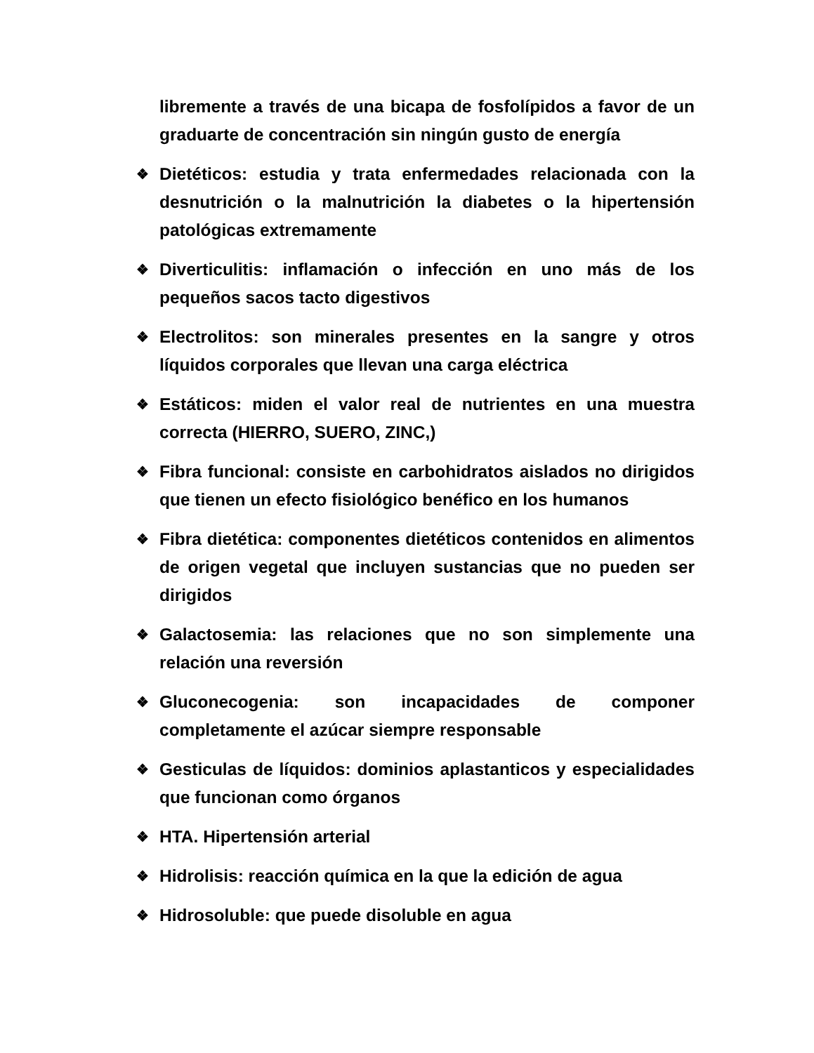libremente a través de una bicapa de fosfolípidos a favor de un graduarte de concentración sin ningún gusto de energía
❖ Dietéticos: estudia y trata enfermedades relacionada con la desnutrición o la malnutrición la diabetes o la hipertensión patológicas extremamente
❖ Diverticulitis: inflamación o infección en uno más de los pequeños sacos tacto digestivos
❖ Electrolitos: son minerales presentes en la sangre y otros líquidos corporales que llevan una carga eléctrica
❖ Estáticos: miden el valor real de nutrientes en una muestra correcta (HIERRO, SUERO, ZINC,)
❖ Fibra funcional: consiste en carbohidratos aislados no dirigidos que tienen un efecto fisiológico benéfico en los humanos
❖ Fibra dietética: componentes dietéticos contenidos en alimentos de origen vegetal que incluyen sustancias que no pueden ser dirigidos
❖ Galactosemia: las relaciones que no son simplemente una relación una reversión
❖ Gluconecogenia: son incapacidades de componer completamente el azúcar siempre responsable
❖ Gesticulas de líquidos: dominios aplastanticos y especialidades que funcionan como órganos
❖ HTA. Hipertensión arterial
❖ Hidrolisis: reacción química en la que la edición de agua
❖ Hidrosoluble: que puede disoluble en agua